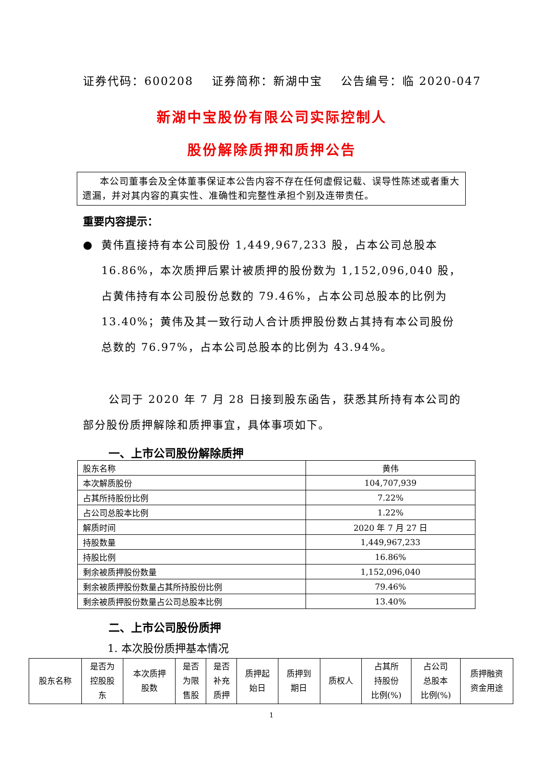证券代码：600208 证券简称：新湖中宝 公告编号：临 2020-047
新湖中宝股份有限公司实际控制人
股份解除质押和质押公告
本公司董事会及全体董事保证本公告内容不存在任何虚假记载、误导性陈述或者重大遗漏，并对其内容的真实性、准确性和完整性承担个别及连带责任。
重要内容提示：
● 黄伟直接持有本公司股份 1,449,967,233 股，占本公司总股本 16.86%，本次质押后累计被质押的股份数为 1,152,096,040 股，占黄伟持有本公司股份总数的 79.46%，占本公司总股本的比例为 13.40%；黄伟及其一致行动人合计质押股份数占其持有本公司股份总数的 76.97%，占本公司总股本的比例为 43.94%。
公司于 2020 年 7 月 28 日接到股东函告，获悉其所持有本公司的部分股份质押解除和质押事宜，具体事项如下。
一、上市公司股份解除质押
| 股东名称 | 黄伟 |
| 本次解质股份 | 104,707,939 |
| 占其所持股份比例 | 7.22% |
| 占公司总股本比例 | 1.22% |
| 解质时间 | 2020 年 7 月 27 日 |
| 持股数量 | 1,449,967,233 |
| 持股比例 | 16.86% |
| 剩余被质押股份数量 | 1,152,096,040 |
| 剩余被质押股份数量占其所持股份比例 | 79.46% |
| 剩余被质押股份数量占公司总股本比例 | 13.40% |
二、上市公司股份质押
1. 本次股份质押基本情况
| 股东名称 | 是否为 控股股 东 | 本次质押 股数 | 是否 为限 售股 | 是否 补充 质押 | 质押起 始日 | 质押到 期日 | 质权人 | 占其所 持股份 比例(%) | 占公司 总股本 比例(%) | 质押融资 资金用途 |
| --- | --- | --- | --- | --- | --- | --- | --- | --- | --- | --- |
1